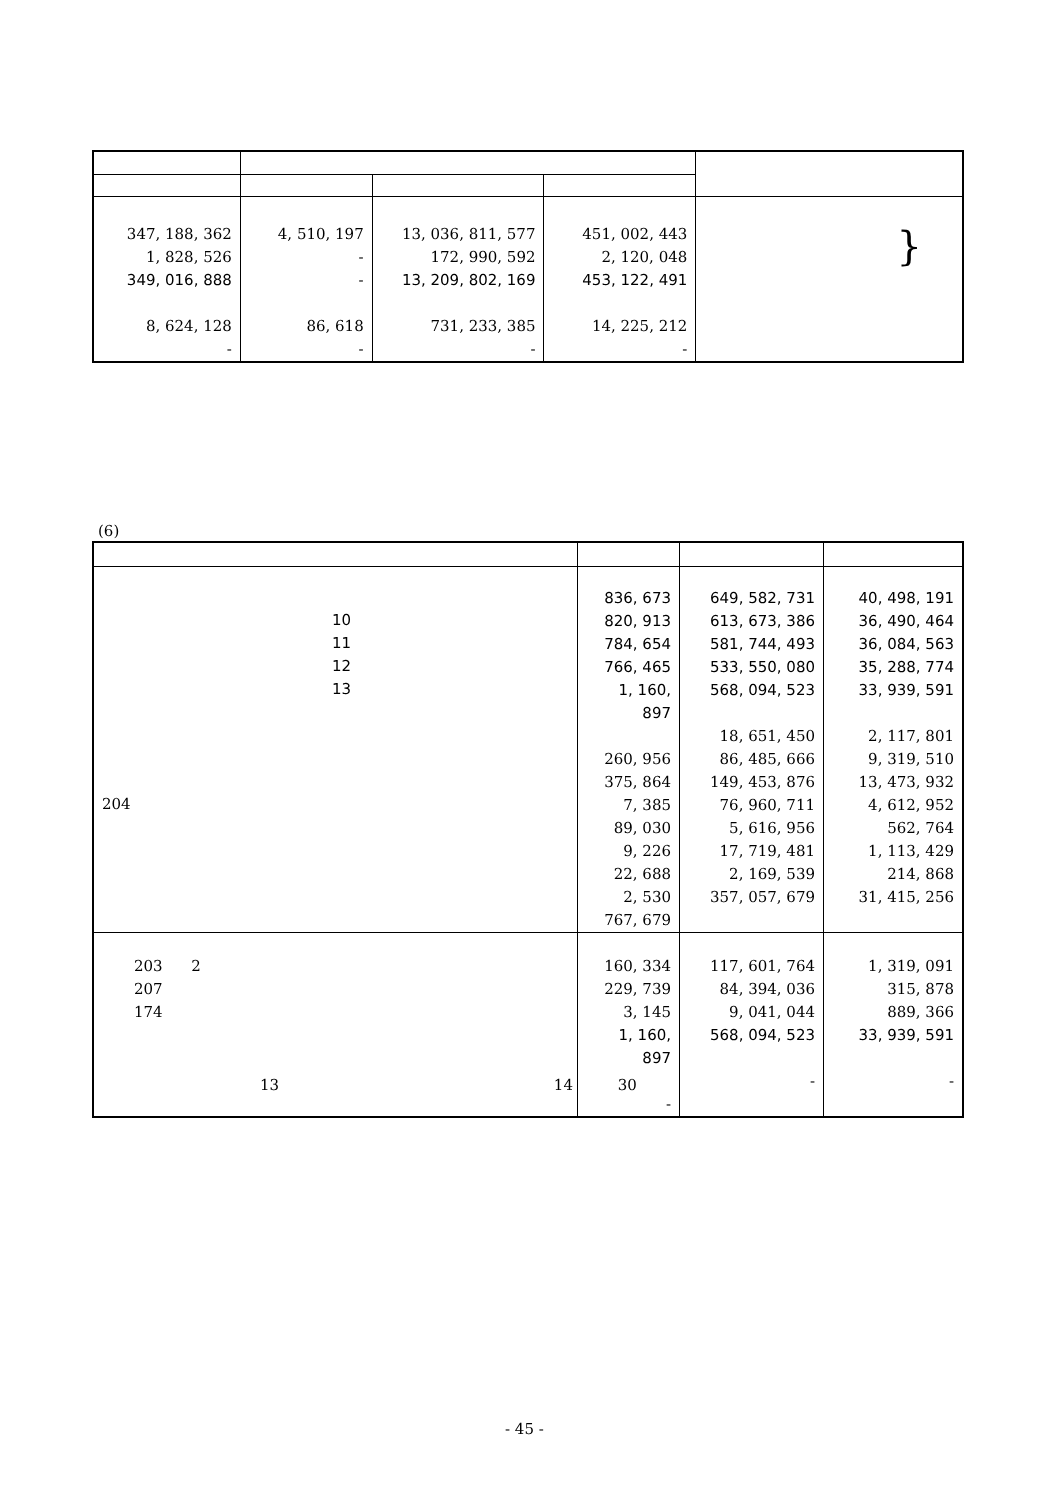| 347, 188, 362 1, 828, 526 349, 016, 888 8, 624, 128 - | 4, 510, 197 - - 86, 618 - | 13, 036, 811, 577 172, 990, 592 13, 209, 802, 169 731, 233, 385 - | 451, 002, 443 2, 120, 048 453, 122, 491 14, 225, 212 - | } |
(6)
| 10 11 12 13 204 | 836, 673 820, 913 784, 654 766, 465 1, 160, 897 260, 956 375, 864 7, 385 89, 030 9, 226 22, 688 2, 530 767, 679 | 649, 582, 731 613, 673, 386 581, 744, 493 533, 550, 080 568, 094, 523 18, 651, 450 86, 485, 666 149, 453, 876 76, 960, 711 5, 616, 956 17, 719, 481 2, 169, 539 357, 057, 679 | 40, 498, 191 36, 490, 464 36, 084, 563 35, 288, 774 33, 939, 591 2, 117, 801 9, 319, 510 13, 473, 932 4, 612, 952 562, 764 1, 113, 429 214, 868 31, 415, 256 |
| 203 2 207 174 | 160, 334 229, 739 3, 145 1, 160, 897 - | 117, 601, 764 84, 394, 036 9, 041, 044 568, 094, 523 - | 1, 319, 091 315, 878 889, 366 33, 939, 591 - |
13 14 30
- 45 -